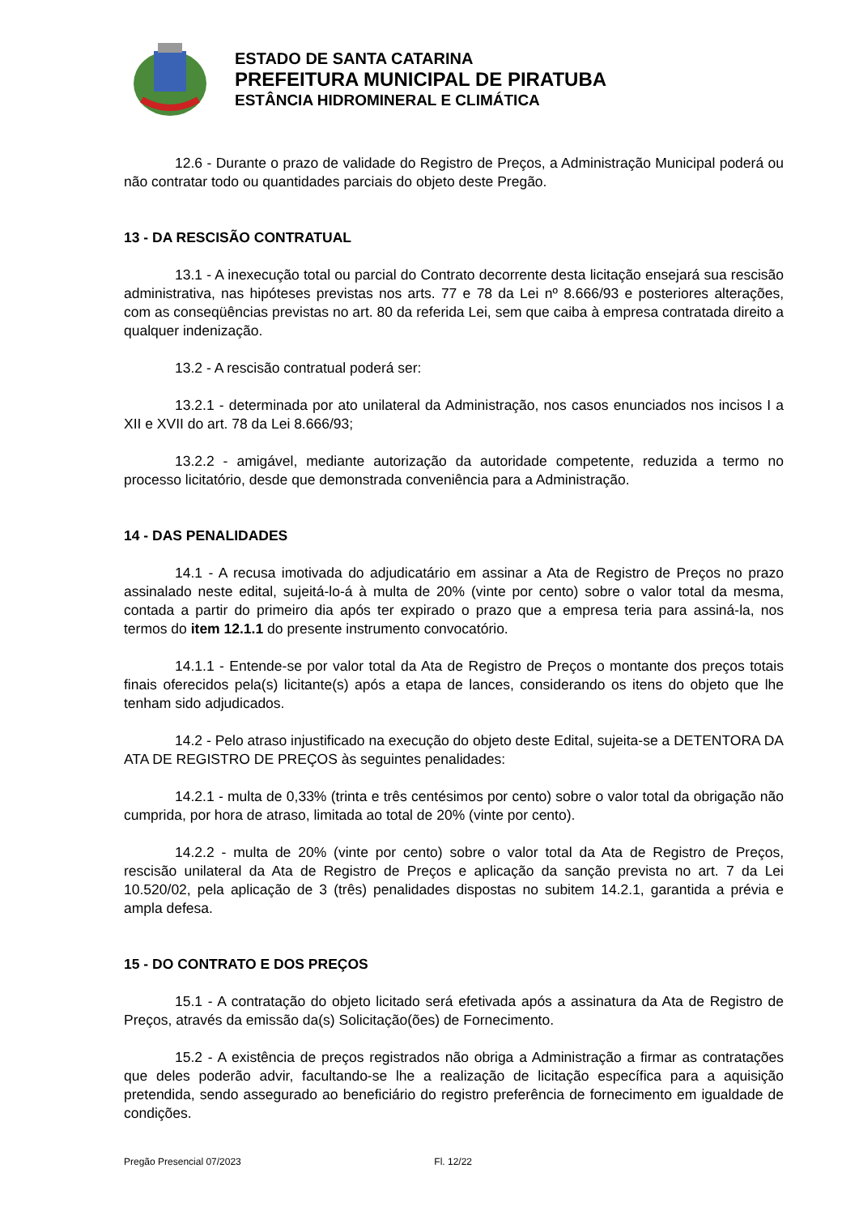ESTADO DE SANTA CATARINA
PREFEITURA MUNICIPAL DE PIRATUBA
ESTÂNCIA HIDROMINERAL E CLIMÁTICA
12.6 - Durante o prazo de validade do Registro de Preços, a Administração Municipal poderá ou não contratar todo ou quantidades parciais do objeto deste Pregão.
13 - DA RESCISÃO CONTRATUAL
13.1 - A inexecução total ou parcial do Contrato decorrente desta licitação ensejará sua rescisão administrativa, nas hipóteses previstas nos arts. 77 e 78 da Lei nº 8.666/93 e posteriores alterações, com as conseqüências previstas no art. 80 da referida Lei, sem que caiba à empresa contratada direito a qualquer indenização.
13.2 - A rescisão contratual poderá ser:
13.2.1 - determinada por ato unilateral da Administração, nos casos enunciados nos incisos I a XII e XVII do art. 78 da Lei 8.666/93;
13.2.2 - amigável, mediante autorização da autoridade competente, reduzida a termo no processo licitatório, desde que demonstrada conveniência para a Administração.
14 - DAS PENALIDADES
14.1 - A recusa imotivada do adjudicatário em assinar a Ata de Registro de Preços no prazo assinalado neste edital, sujeitá-lo-á à multa de 20% (vinte por cento) sobre o valor total da mesma, contada a partir do primeiro dia após ter expirado o prazo que a empresa teria para assiná-la, nos termos do item 12.1.1 do presente instrumento convocatório.
14.1.1 - Entende-se por valor total da Ata de Registro de Preços o montante dos preços totais finais oferecidos pela(s) licitante(s) após a etapa de lances, considerando os itens do objeto que lhe tenham sido adjudicados.
14.2 - Pelo atraso injustificado na execução do objeto deste Edital, sujeita-se a DETENTORA DA ATA DE REGISTRO DE PREÇOS às seguintes penalidades:
14.2.1 - multa de 0,33% (trinta e três centésimos por cento) sobre o valor total da obrigação não cumprida, por hora de atraso, limitada ao total de 20% (vinte por cento).
14.2.2 - multa de 20% (vinte por cento) sobre o valor total da Ata de Registro de Preços, rescisão unilateral da Ata de Registro de Preços e aplicação da sanção prevista no art. 7 da Lei 10.520/02, pela aplicação de 3 (três) penalidades dispostas no subitem 14.2.1, garantida a prévia e ampla defesa.
15 - DO CONTRATO E DOS PREÇOS
15.1 - A contratação do objeto licitado será efetivada após a assinatura da Ata de Registro de Preços, através da emissão da(s) Solicitação(ões) de Fornecimento.
15.2 - A existência de preços registrados não obriga a Administração a firmar as contratações que deles poderão advir, facultando-se lhe a realização de licitação específica para a aquisição pretendida, sendo assegurado ao beneficiário do registro preferência de fornecimento em igualdade de condições.
Pregão Presencial 07/2023 Fl. 12/22